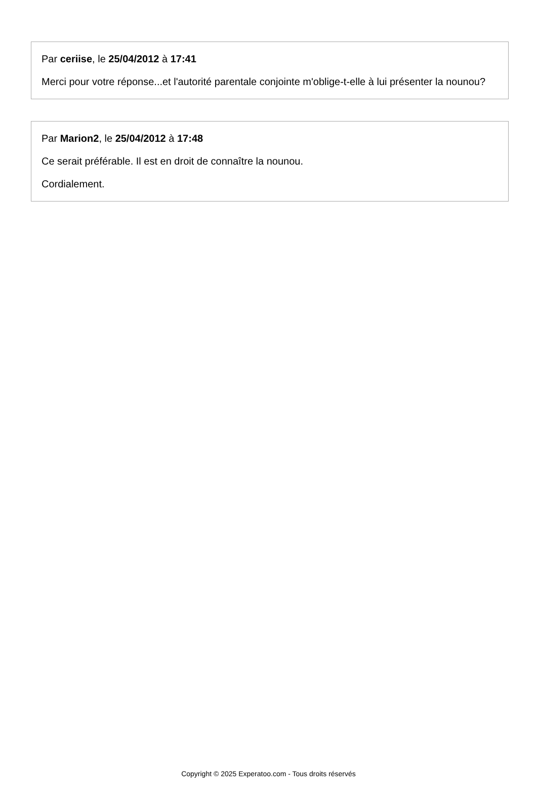Par ceriise, le 25/04/2012 à 17:41
Merci pour votre réponse...et l'autorité parentale conjointe m'oblige-t-elle à lui présenter la nounou?
Par Marion2, le 25/04/2012 à 17:48
Ce serait préférable. Il est en droit de connaître la nounou.
Cordialement.
Copyright © 2025 Experatoo.com - Tous droits réservés